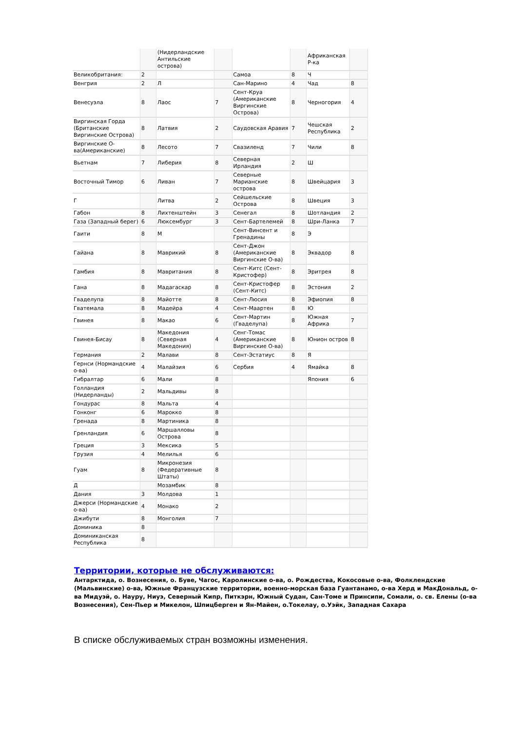| | | (Нидерландские Антильские острова) | | | | Африканская Р-ка | |
| Великобритания: | 2 | | | Самоа | 8 | Ч | |
| Венгрия | 2 | Л | | Сан-Марино | 4 | Чад | 8 |
| Венесуэла | 8 | Лаос | 7 | Сент-Круа (Американские Виргинские Острова) | 8 | Черногория | 4 |
| Виргинская Горда (Британские Виргинские Острова) | 8 | Латвия | 2 | Саудовская Аравия | 7 | Чешская Республика | 2 |
| Виргинские О-ва(Американские) | 8 | Лесото | 7 | Свазиленд | 7 | Чили | 8 |
| Вьетнам | 7 | Либерия | 8 | Северная Ирландия | 2 | Ш | |
| Восточный Тимор | 6 | Ливан | 7 | Северные Марианские острова | 8 | Швейцария | 3 |
| Г | | Литва | 2 | Сейшельские Острова | 8 | Швеция | 3 |
| Габон | 8 | Лихтенштейн | 3 | Сенегал | 8 | Шотландия | 2 |
| Газа (Западный берег) | 6 | Люксембург | 3 | Сент-Бартелемей | 8 | Шри-Ланка | 7 |
| Гаити | 8 | М | | Сент-Винсент и Гренадины | 8 | Э | |
| Гайана | 8 | Маврикий | 8 | Сент-Джон (Американские Виргинские О-ва) | 8 | Эквадор | 8 |
| Гамбия | 8 | Мавритания | 8 | Сент-Китс (Сент-Кристофер) | 8 | Эритрея | 8 |
| Гана | 8 | Мадагаскар | 8 | Сент-Кристофер (Сент-Китс) | 8 | Эстония | 2 |
| Гваделупа | 8 | Майотте | 8 | Сент-Люсия | 8 | Эфиопия | 8 |
| Гватемала | 8 | Мадейра | 4 | Сент-Маартен | 8 | Ю | |
| Гвинея | 8 | Макао | 6 | Сент-Мартин (Гваделупа) | 8 | Южная Африка | 7 |
| Гвинея-Бисау | 8 | Македония (Северная Македония) | 4 | Сенг-Томас (Американские Виргинские О-ва) | 8 | Юнион остров | 8 |
| Германия | 2 | Малави | 8 | Сент-Эстатиус | 8 | Я | |
| Гернси (Нормандские о-ва) | 4 | Малайзия | 6 | Сербия | 4 | Ямайка | 8 |
| Гибралтар | 6 | Мали | 8 | | | Япония | 6 |
| Голландия (Нидерланды) | 2 | Мальдивы | 8 | | | | |
| Гондурас | 8 | Мальта | 4 | | | | |
| Гонконг | 6 | Марокко | 8 | | | | |
| Гренада | 8 | Мартиника | 8 | | | | |
| Гренландия | 6 | Маршалловы Острова | 8 | | | | |
| Греция | 3 | Мексика | 5 | | | | |
| Грузия | 4 | Мелилья | 6 | | | | |
| Гуам | 8 | Микронезия (Федеративные Штаты) | 8 | | | | |
| Д | | Мозамбик | 8 | | | | |
| Дания | 3 | Молдова | 1 | | | | |
| Джерси (Нормандские о-ва) | 4 | Монако | 2 | | | | |
| Джибути | 8 | Монголия | 7 | | | | |
| Доминика | 8 | | | | | | |
| Доминиканская Республика | 8 | | | | | | |
Территории, которые не обслуживаются:
Антарктида, о. Вознесения, о. Буве, Чагос, Каролинские о-ва, о. Рождества, Кокосовые о-ва, Фолклендские (Мальвинские) о-ва, Южные Французские территории, военно-морская база Гуантанамо, о-ва Херд и МакДональд, о-ва Мидуэй, о. Науру, Ниуэ, Северный Кипр, Питкэрн, Южный Судан, Сан-Томе и Принсипи, Сомали, о. св. Елены (о-ва Вознесения), Сен-Пьер и Микелон, Шпицберген и Ян-Майен, о.Токелау, о.Уэйк, Западная Сахара
В списке обслуживаемых стран возможны изменения.